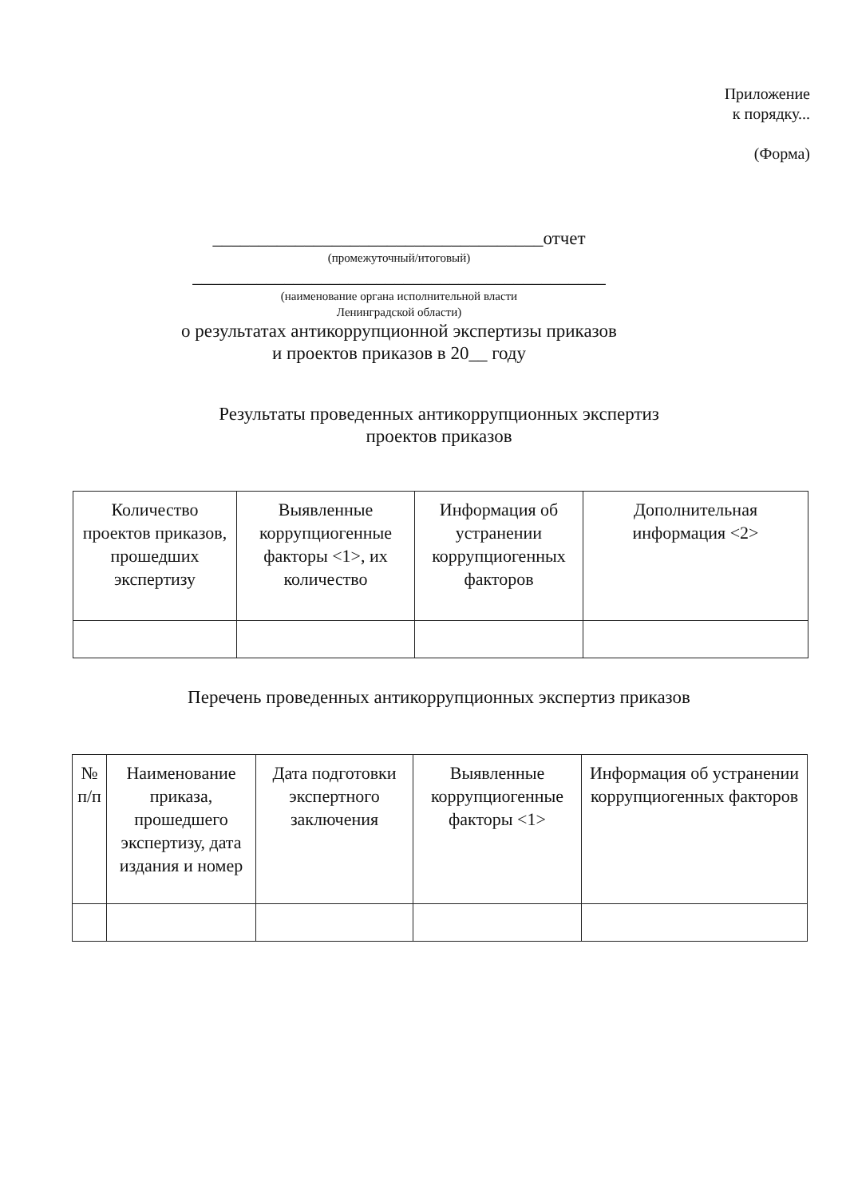Приложение
к порядку...
(Форма)
____________________________________отчет
(промежуточный/итоговый)
_____________________________________________
(наименование органа исполнительной власти
Ленинградской области)
о результатах антикоррупционной экспертизы приказов
и проектов приказов в 20__ году
Результаты проведенных антикоррупционных экспертиз
проектов приказов
| Количество проектов приказов, прошедших экспертизу | Выявленные коррупциогенные факторы <1>, их количество | Информация об устранении коррупциогенных факторов | Дополнительная информация <2> |
| --- | --- | --- | --- |
Перечень проведенных антикоррупционных экспертиз приказов
| № п/п | Наименование приказа, прошедшего экспертизу, дата издания и номер | Дата подготовки экспертного заключения | Выявленные коррупциогенные факторы <1> | Информация об устранении коррупциогенных факторов |
| --- | --- | --- | --- | --- |